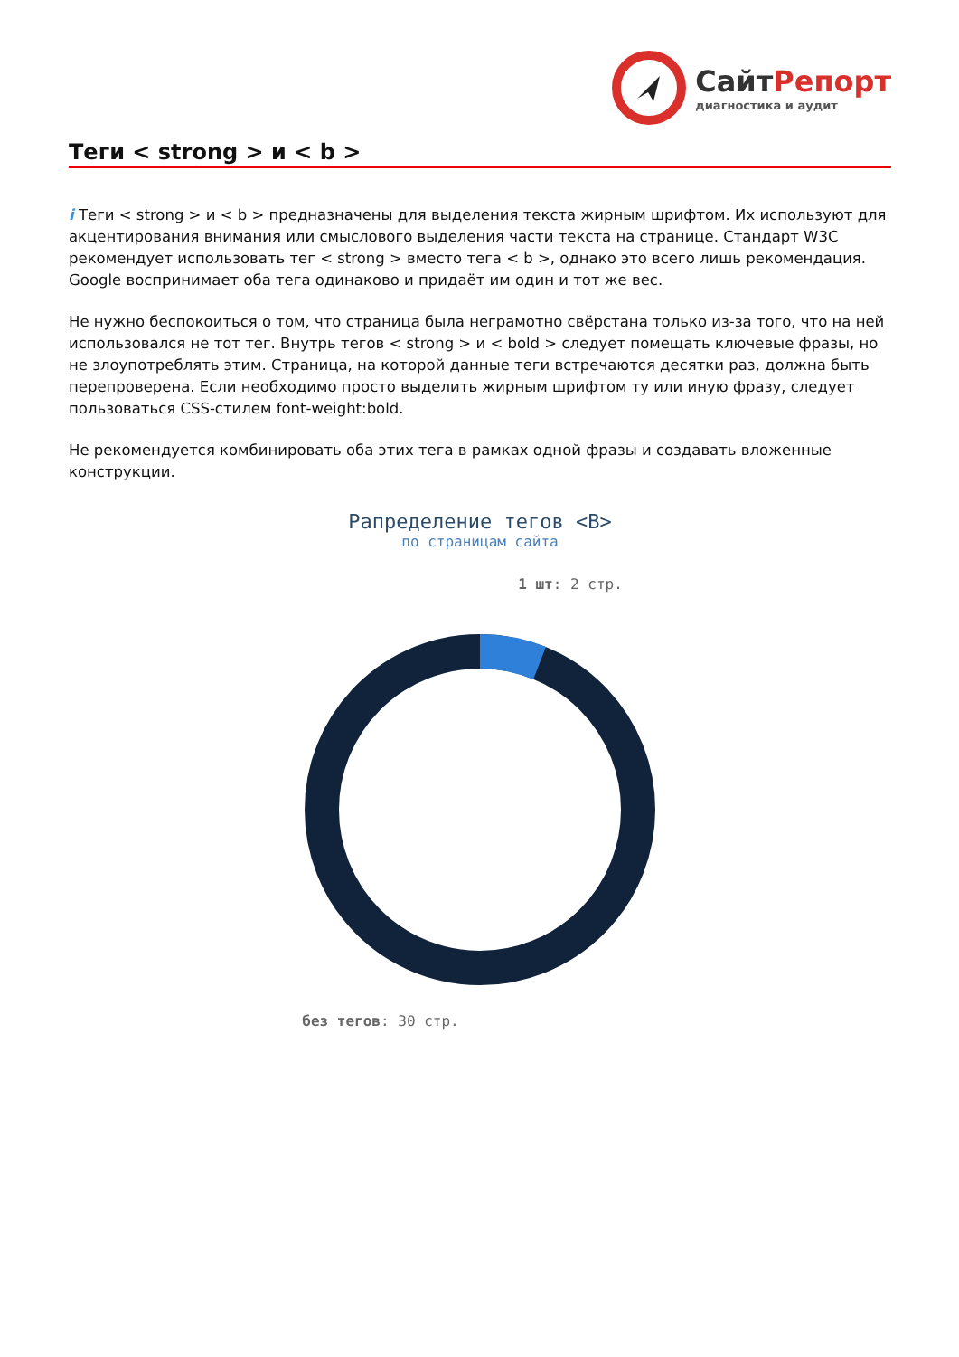СайтРепорт
диагностика и аудит
Теги < strong > и < b >
i Теги < strong > и < b > предназначены для выделения текста жирным шрифтом. Их используют для акцентирования внимания или смыслового выделения части текста на странице. Стандарт W3C рекомендует использовать тег < strong > вместо тега < b >, однако это всего лишь рекомендация. Google воспринимает оба тега одинаково и придаёт им один и тот же вес.
Не нужно беспокоиться о том, что страница была неграмотно свёрстана только из-за того, что на ней использовался не тот тег. Внутрь тегов < strong > и < bold > следует помещать ключевые фразы, но не злоупотреблять этим. Страница, на которой данные теги встречаются десятки раз, должна быть перепроверена. Если необходимо просто выделить жирным шрифтом ту или иную фразу, следует пользоваться CSS-стилем font-weight:bold.
Не рекомендуется комбинировать оба этих тега в рамках одной фразы и создавать вложенные конструкции.
Рапределение тегов <B>
по страницам сайта
1 шт: 2 стр.
без тегов: 30 стр.